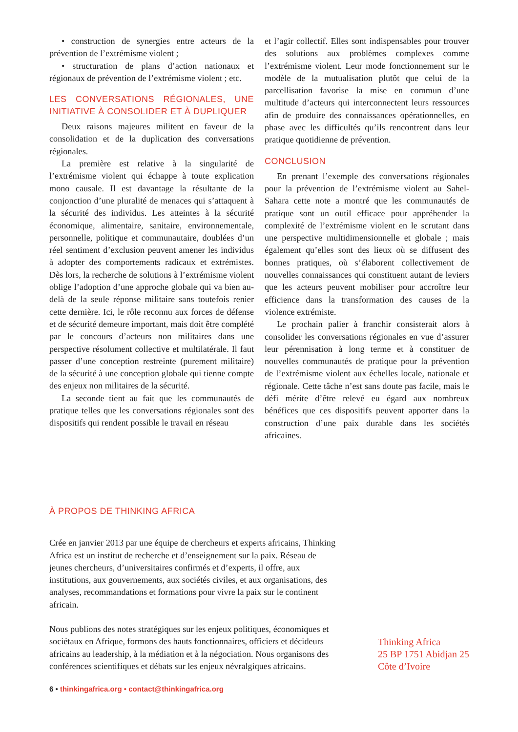• construction de synergies entre acteurs de la prévention de l’extrémisme violent ;
• structuration de plans d’action nationaux et régionaux de prévention de l’extrémisme violent ; etc.
LES CONVERSATIONS RÉGIONALES, UNE INITIATIVE À CONSOLIDER ET À DUPLIQUER
Deux raisons majeures militent en faveur de la consolidation et de la duplication des conversations régionales.
La première est relative à la singularité de l’extrémisme violent qui échappe à toute explication mono causale. Il est davantage la résultante de la conjonction d’une pluralité de menaces qui s’attaquent à la sécurité des individus. Les atteintes à la sécurité économique, alimentaire, sanitaire, environnementale, personnelle, politique et communautaire, doublées d’un réel sentiment d’exclusion peuvent amener les individus à adopter des comportements radicaux et extrémistes. Dès lors, la recherche de solutions à l’extrémisme violent oblige l’adoption d’une approche globale qui va bien au-delà de la seule réponse militaire sans toutefois renier cette dernière. Ici, le rôle reconnu aux forces de défense et de sécurité demeure important, mais doit être complété par le concours d’acteurs non militaires dans une perspective résolument collective et multilatérale. Il faut passer d’une conception restreinte (purement militaire) de la sécurité à une conception globale qui tienne compte des enjeux non militaires de la sécurité.
La seconde tient au fait que les communautés de pratique telles que les conversations régionales sont des dispositifs qui rendent possible le travail en réseau
et l’agir collectif. Elles sont indispensables pour trouver des solutions aux problèmes complexes comme l’extrémisme violent. Leur mode fonctionnement sur le modèle de la mutualisation plutôt que celui de la parcellisation favorise la mise en commun d’une multitude d’acteurs qui interconnectent leurs ressources afin de produire des connaissances opérationnelles, en phase avec les difficultés qu’ils rencontrent dans leur pratique quotidienne de prévention.
CONCLUSION
En prenant l’exemple des conversations régionales pour la prévention de l’extrémisme violent au Sahel-Sahara cette note a montré que les communautés de pratique sont un outil efficace pour appréhender la complexité de l’extrémisme violent en le scrutant dans une perspective multidimensionnelle et globale ; mais également qu’elles sont des lieux où se diffusent des bonnes pratiques, où s’élaborent collectivement de nouvelles connaissances qui constituent autant de leviers que les acteurs peuvent mobiliser pour accroître leur efficience dans la transformation des causes de la violence extrémiste.
Le prochain palier à franchir consisterait alors à consolider les conversations régionales en vue d’assurer leur pérennisation à long terme et à constituer de nouvelles communautés de pratique pour la prévention de l’extrémisme violent aux échelles locale, nationale et régionale. Cette tâche n’est sans doute pas facile, mais le défi mérite d’être relevé eu égard aux nombreux bénéfices que ces dispositifs peuvent apporter dans la construction d’une paix durable dans les sociétés africaines.
À PROPOS DE THINKING AFRICA
Crée en janvier 2013 par une équipe de chercheurs et experts africains, Thinking Africa est un institut de recherche et d’enseignement sur la paix. Réseau de jeunes chercheurs, d’universitaires confirmés et d’experts, il offre, aux institutions, aux gouvernements, aux sociétés civiles, et aux organisations, des analyses, recommandations et formations pour vivre la paix sur le continent africain.
Nous publions des notes stratégiques sur les enjeux politiques, économiques et sociétaux en Afrique, formons des hauts fonctionnaires, officiers et décideurs africains au leadership, à la médiation et à la négociation. Nous organisons des conférences scientifiques et débats sur les enjeux névralgiques africains.
Thinking Africa
25 BP 1751 Abidjan 25
Côte d’Ivoire
6 • thinkingafrica.org • contact@thinkingafrica.org